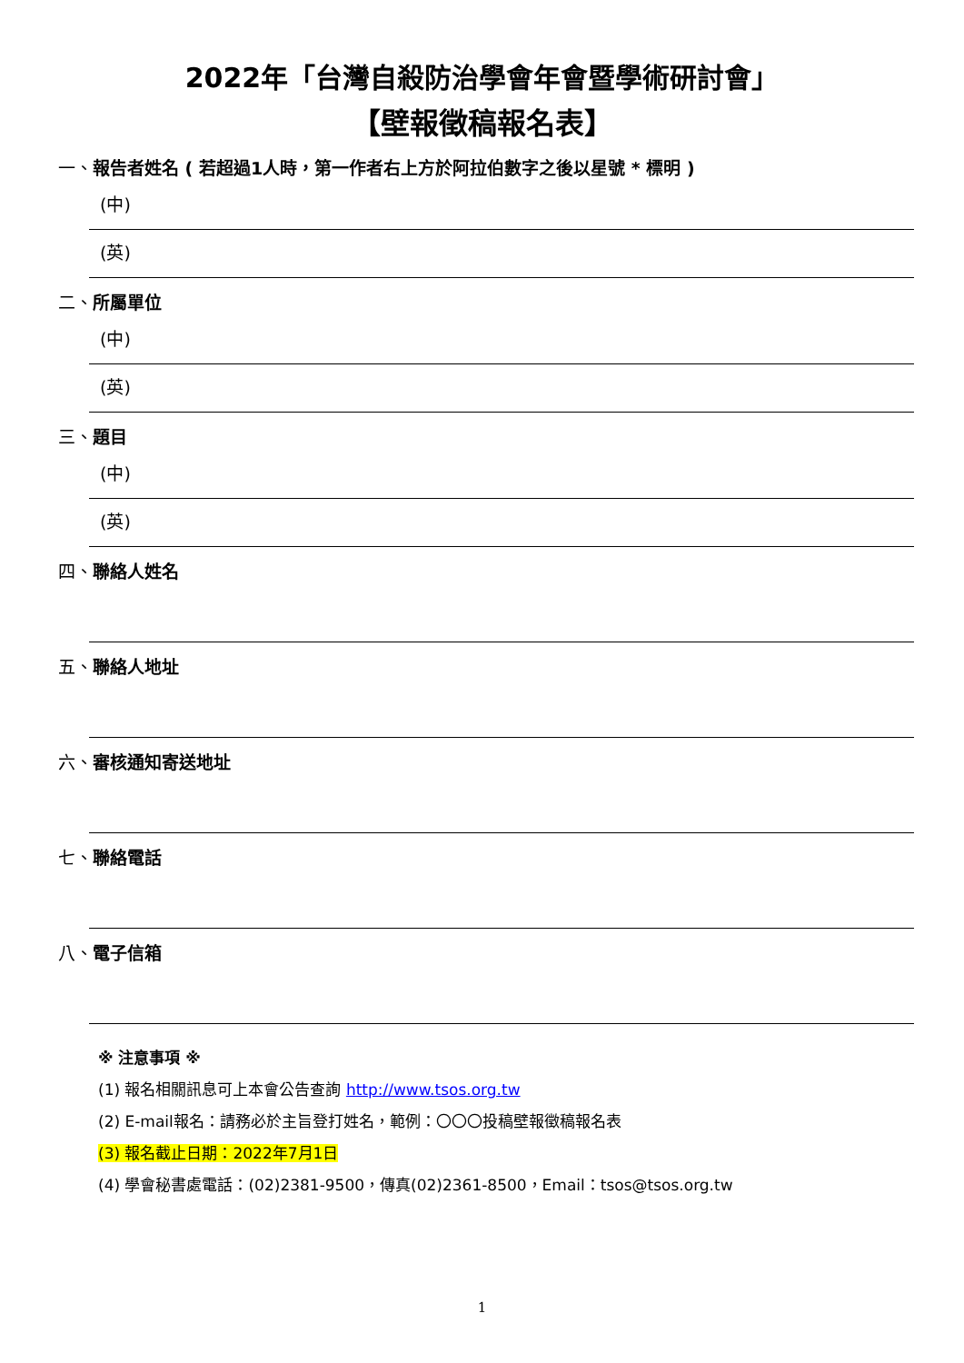2022年「台灣自殺防治學會年會暨學術研討會」
【壁報徵稿報名表】
一、報告者姓名 ( 若超過1人時，第一作者右上方於阿拉伯數字之後以星號 * 標明 )
(中)
(英)
二、所屬單位
(中)
(英)
三、題目
(中)
(英)
四、聯絡人姓名
五、聯絡人地址
六、審核通知寄送地址
七、聯絡電話
八、電子信箱
※ 注意事項 ※
(1) 報名相關訊息可上本會公告查詢 http://www.tsos.org.tw
(2) E-mail報名：請務必於主旨登打姓名，範例：〇〇〇投稿壁報徵稿報名表
(3) 報名截止日期：2022年7月1日
(4) 學會秘書處電話：(02)2381-9500，傳真(02)2361-8500，Email：tsos@tsos.org.tw
1